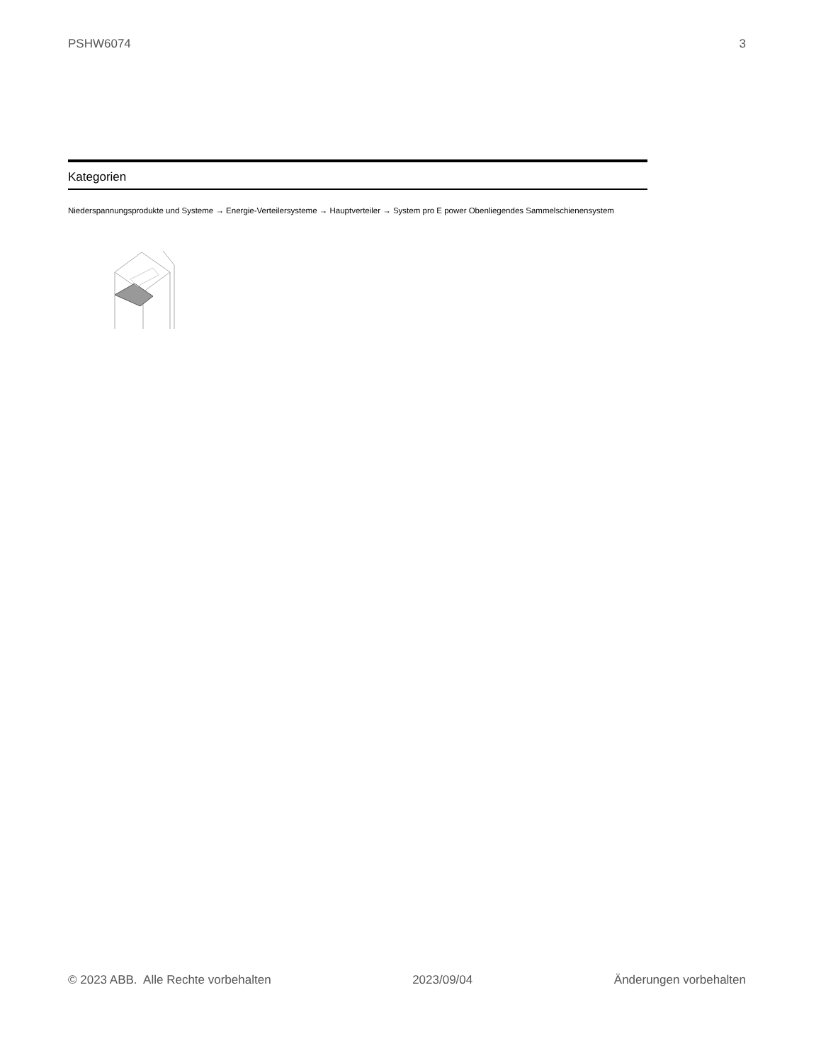PSHW6074 3
Kategorien
Niederspannungsprodukte und Systeme → Energie-Verteilersysteme → Hauptverteiler → System pro E power Obenliegendes Sammelschienensystem
© 2023 ABB. Alle Rechte vorbehalten 2023/09/04 Änderungen vorbehalten